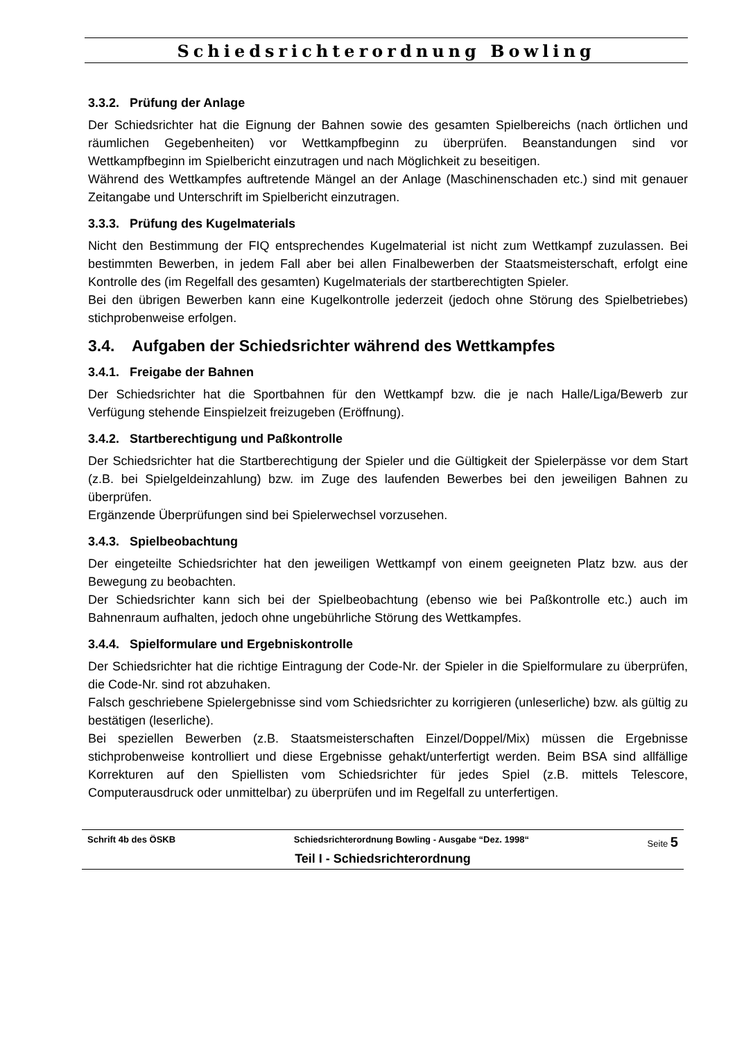Schiedsrichterordnung Bowling
3.3.2. Prüfung der Anlage
Der Schiedsrichter hat die Eignung der Bahnen sowie des gesamten Spielbereichs (nach örtlichen und räumlichen Gegebenheiten) vor Wettkampfbeginn zu überprüfen. Beanstandungen sind vor Wettkampfbeginn im Spielbericht einzutragen und nach Möglichkeit zu beseitigen.
Während des Wettkampfes auftretende Mängel an der Anlage (Maschinenschaden etc.) sind mit genauer Zeitangabe und Unterschrift im Spielbericht einzutragen.
3.3.3. Prüfung des Kugelmaterials
Nicht den Bestimmung der FIQ entsprechendes Kugelmaterial ist nicht zum Wettkampf zuzulassen. Bei bestimmten Bewerben, in jedem Fall aber bei allen Finalbewerben der Staatsmeisterschaft, erfolgt eine Kontrolle des (im Regelfall des gesamten) Kugelmaterials der startberechtigten Spieler.
Bei den übrigen Bewerben kann eine Kugelkontrolle jederzeit (jedoch ohne Störung des Spielbetriebes) stichprobenweise erfolgen.
3.4. Aufgaben der Schiedsrichter während des Wettkampfes
3.4.1. Freigabe der Bahnen
Der Schiedsrichter hat die Sportbahnen für den Wettkampf bzw. die je nach Halle/Liga/Bewerb zur Verfügung stehende Einspielzeit freizugeben (Eröffnung).
3.4.2. Startberechtigung und Paßkontrolle
Der Schiedsrichter hat die Startberechtigung der Spieler und die Gültigkeit der Spielerpässe vor dem Start (z.B. bei Spielgeldeinzahlung) bzw. im Zuge des laufenden Bewerbes bei den jeweiligen Bahnen zu überprüfen.
Ergänzende Überprüfungen sind bei Spielerwechsel vorzusehen.
3.4.3. Spielbeobachtung
Der eingeteilte Schiedsrichter hat den jeweiligen Wettkampf von einem geeigneten Platz bzw. aus der Bewegung zu beobachten.
Der Schiedsrichter kann sich bei der Spielbeobachtung (ebenso wie bei Paßkontrolle etc.) auch im Bahnenraum aufhalten, jedoch ohne ungebührliche Störung des Wettkampfes.
3.4.4. Spielformulare und Ergebniskontrolle
Der Schiedsrichter hat die richtige Eintragung der Code-Nr. der Spieler in die Spielformulare zu überprüfen, die Code-Nr. sind rot abzuhaken.
Falsch geschriebene Spielergebnisse sind vom Schiedsrichter zu korrigieren (unleserliche) bzw. als gültig zu bestätigen (leserliche).
Bei speziellen Bewerben (z.B. Staatsmeisterschaften Einzel/Doppel/Mix) müssen die Ergebnisse stichprobenweise kontrolliert und diese Ergebnisse gehakt/unterfertigt werden. Beim BSA sind allfällige Korrekturen auf den Spiellisten vom Schiedsrichter für jedes Spiel (z.B. mittels Telescore, Computerausdruck oder unmittelbar) zu überprüfen und im Regelfall zu unterfertigen.
Schrift 4b des ÖSKB Schiedsrichterordnung Bowling - Ausgabe “Dez. 1998“Seite 5
Teil I - Schiedsrichterordnung